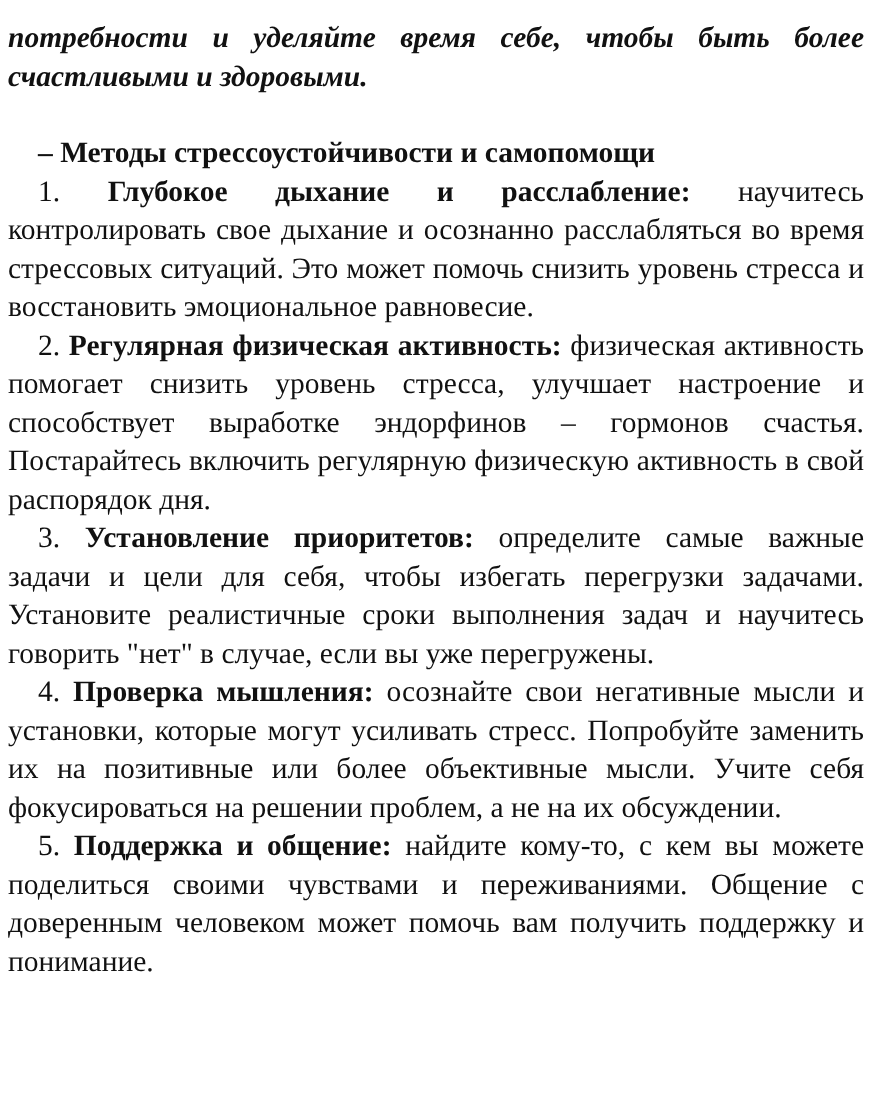потребности и уделяйте время себе, чтобы быть более счастливыми и здоровыми.
– Методы стрессоустойчивости и самопомощи
1. Глубокое дыхание и расслабление: научитесь контролировать свое дыхание и осознанно расслабляться во время стрессовых ситуаций. Это может помочь снизить уровень стресса и восстановить эмоциональное равновесие.
2. Регулярная физическая активность: физическая активность помогает снизить уровень стресса, улучшает настроение и способствует выработке эндорфинов – гормонов счастья. Постарайтесь включить регулярную физическую активность в свой распорядок дня.
3. Установление приоритетов: определите самые важные задачи и цели для себя, чтобы избегать перегрузки задачами. Установите реалистичные сроки выполнения задач и научитесь говорить "нет" в случае, если вы уже перегружены.
4. Проверка мышления: осознайте свои негативные мысли и установки, которые могут усиливать стресс. Попробуйте заменить их на позитивные или более объективные мысли. Учите себя фокусироваться на решении проблем, а не на их обсуждении.
5. Поддержка и общение: найдите кому-то, с кем вы можете поделиться своими чувствами и переживаниями. Общение с доверенным человеком может помочь вам получить поддержку и понимание.